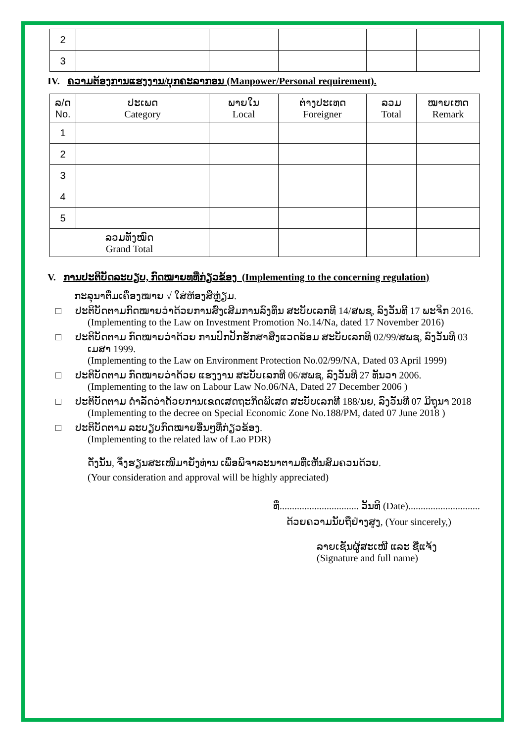| 2 | | | | | |
| 3 | | | | | |
IV. ຄວາມຕ້ອງການແຮງງານ/ບຸກຄະລາກອນ (Manpower/Personal requirement).
| ລ/ດ No. | ປະເພດ Category | ພາຍໃນ Local | ຕ່າງປະເທດ Foreigner | ລວມ Total | ໝາຍເຫດ Remark |
| 1 | | | | | |
| 2 | | | | | |
| 3 | | | | | |
| 4 | | | | | |
| 5 | | | | | |
| ລວມທັງໝົດ Grand Total | | | | | |
V. ການປະຕິບັດລະບຽບ, ກົດໝາຍທທີ່ກ່ຽວຂ້ອງ (Implementing to the concerning regulation)
ກະລຸນາຕື່ມເຄື່ອງໝາຍ √ ໃສ່ຫ້ອງສີ່ຫຼ່ຽມ.
□ ປະຕິບັດຕາມກົດໝາຍວ່າດ້ວຍການສົ່ງເສີມການລົງທຶນ ສະບັບເລກທີ 14/ສພຊ, ລົງວັນທີ 17 ພະຈິກ 2016.
(Implementing to the Law on Investment Promotion No.14/Na, dated 17 November 2016)
□ ປະຕິບັດຕາມ ກົດໝາຍວ່າດ້ວຍ ການປົກປັກຮັກສາສິ່ງແວດລ້ອມ ສະບັບເລກທີ 02/99/ສພຊ, ລົງວັນທີ 03
ເມສາ 1999.
(Implementing to the Law on Environment Protection No.02/99/NA, Dated 03 April 1999)
□ ປະຕິບັດຕາມ ກົດໝາຍວ່າດ້ວຍ ແຮງງານ ສະບັບເລກທີ 06/ສພຊ, ລົງວັນທີ 27 ທັນວາ 2006.
(Implementing to the law on Labour Law No.06/NA, Dated 27 December 2006 )
□ ປະຕິບັດຕາມ ດຳລັດວ່າດ້ວຍການເຂດເສດຖະກິດພິເສດ ສະບັບເລກທີ 188/ນຍ, ລົງວັນທີ 07 ມິຖຸນາ 2018
(Implementing to the decree on Special Economic Zone No.188/PM, dated 07 June 2018 )
□ ປະຕິບັດຕາມ ລະບຽບກົດໝາຍອື່ນໆທີ່ກ່ຽວຂ້ອງ.
(Implementing to the related law of Lao PDR)
ດັ່ງນັ້ນ, ຈຶ່ງຮຽນສະເໜີມາຍັງທ່ານ ເພື່ອພິຈາລະນາຕາມທີ່ເຫັນສົມຄວນດ້ວຍ.
(Your consideration and approval will be highly appreciated)
ທີ່................................ ວັນທີ (Date).............................
ດ້ວຍຄວາມນັບຖືຢ່າງສູງ, (Your sincerely,)
ລາຍເຊັນຜູ້ສະເໜີ ແລະ ຊື່ແຈ້ງ
(Signature and full name)